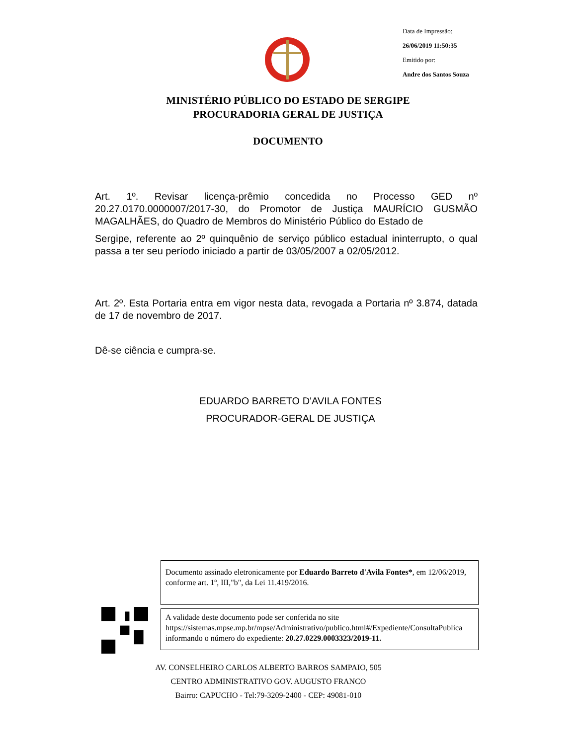Data de Impressão:
26/06/2019 11:50:35
Emitido por:
Andre dos Santos Souza
MINISTÉRIO PÚBLICO DO ESTADO DE SERGIPE
PROCURADORIA GERAL DE JUSTIÇA
DOCUMENTO
Art. 1º. Revisar licença-prêmio concedida no Processo GED nº 20.27.0170.0000007/2017-30, do Promotor de Justiça MAURÍCIO GUSMÃO MAGALHÃES, do Quadro de Membros do Ministério Público do Estado de
Sergipe, referente ao 2º quinquênio de serviço público estadual ininterrupto, o qual passa a ter seu período iniciado a partir de 03/05/2007 a 02/05/2012.
Art. 2º. Esta Portaria entra em vigor nesta data, revogada a Portaria nº 3.874, datada de 17 de novembro de 2017.
Dê-se ciência e cumpra-se.
EDUARDO BARRETO D'AVILA FONTES
PROCURADOR-GERAL DE JUSTIÇA
Documento assinado eletronicamente por Eduardo Barreto d'Avila Fontes*, em 12/06/2019, conforme art. 1º, III,"b", da Lei 11.419/2016.
A validade deste documento pode ser conferida no site https://sistemas.mpse.mp.br/mpse/Administrativo/publico.html#/Expediente/ConsultaPublica informando o número do expediente: 20.27.0229.0003323/2019-11.
AV. CONSELHEIRO CARLOS ALBERTO BARROS SAMPAIO, 505
CENTRO ADMINISTRATIVO GOV. AUGUSTO FRANCO
Bairro: CAPUCHO - Tel:79-3209-2400 - CEP: 49081-010